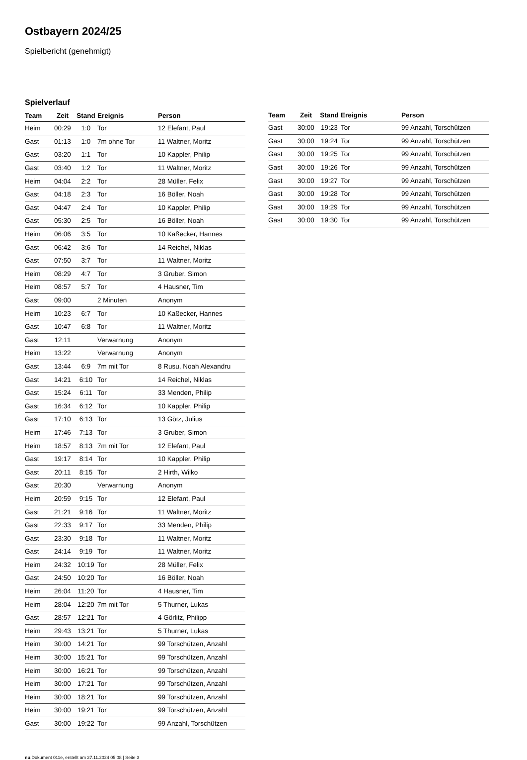Ostbayern 2024/25
Spielbericht (genehmigt)
Spielverlauf
| Team | Zeit | Stand | Ereignis | Person |
| --- | --- | --- | --- | --- |
| Heim | 00:29 | 1:0 | Tor | 12 Elefant, Paul |
| Gast | 01:13 | 1:0 | 7m ohne Tor | 11 Waltner, Moritz |
| Gast | 03:20 | 1:1 | Tor | 10 Kappler, Philip |
| Gast | 03:40 | 1:2 | Tor | 11 Waltner, Moritz |
| Heim | 04:04 | 2:2 | Tor | 28 Müller, Felix |
| Gast | 04:18 | 2:3 | Tor | 16 Böller, Noah |
| Gast | 04:47 | 2:4 | Tor | 10 Kappler, Philip |
| Gast | 05:30 | 2:5 | Tor | 16 Böller, Noah |
| Heim | 06:06 | 3:5 | Tor | 10 Kaßecker, Hannes |
| Gast | 06:42 | 3:6 | Tor | 14 Reichel, Niklas |
| Gast | 07:50 | 3:7 | Tor | 11 Waltner, Moritz |
| Heim | 08:29 | 4:7 | Tor | 3 Gruber, Simon |
| Heim | 08:57 | 5:7 | Tor | 4 Hausner, Tim |
| Gast | 09:00 | | 2 Minuten | Anonym |
| Heim | 10:23 | 6:7 | Tor | 10 Kaßecker, Hannes |
| Gast | 10:47 | 6:8 | Tor | 11 Waltner, Moritz |
| Gast | 12:11 | | Verwarnung | Anonym |
| Heim | 13:22 | | Verwarnung | Anonym |
| Gast | 13:44 | 6:9 | 7m mit Tor | 8 Rusu, Noah Alexandru |
| Gast | 14:21 | 6:10 | Tor | 14 Reichel, Niklas |
| Gast | 15:24 | 6:11 | Tor | 33 Menden, Philip |
| Gast | 16:34 | 6:12 | Tor | 10 Kappler, Philip |
| Gast | 17:10 | 6:13 | Tor | 13 Götz, Julius |
| Heim | 17:46 | 7:13 | Tor | 3 Gruber, Simon |
| Heim | 18:57 | 8:13 | 7m mit Tor | 12 Elefant, Paul |
| Gast | 19:17 | 8:14 | Tor | 10 Kappler, Philip |
| Gast | 20:11 | 8:15 | Tor | 2 Hirth, Wilko |
| Gast | 20:30 | | Verwarnung | Anonym |
| Heim | 20:59 | 9:15 | Tor | 12 Elefant, Paul |
| Gast | 21:21 | 9:16 | Tor | 11 Waltner, Moritz |
| Gast | 22:33 | 9:17 | Tor | 33 Menden, Philip |
| Gast | 23:30 | 9:18 | Tor | 11 Waltner, Moritz |
| Gast | 24:14 | 9:19 | Tor | 11 Waltner, Moritz |
| Heim | 24:32 | 10:19 | Tor | 28 Müller, Felix |
| Gast | 24:50 | 10:20 | Tor | 16 Böller, Noah |
| Heim | 26:04 | 11:20 | Tor | 4 Hausner, Tim |
| Heim | 28:04 | 12:20 | 7m mit Tor | 5 Thurner, Lukas |
| Gast | 28:57 | 12:21 | Tor | 4 Görlitz, Philipp |
| Heim | 29:43 | 13:21 | Tor | 5 Thurner, Lukas |
| Heim | 30:00 | 14:21 | Tor | 99 Torschützen, Anzahl |
| Heim | 30:00 | 15:21 | Tor | 99 Torschützen, Anzahl |
| Heim | 30:00 | 16:21 | Tor | 99 Torschützen, Anzahl |
| Heim | 30:00 | 17:21 | Tor | 99 Torschützen, Anzahl |
| Heim | 30:00 | 18:21 | Tor | 99 Torschützen, Anzahl |
| Heim | 30:00 | 19:21 | Tor | 99 Torschützen, Anzahl |
| Gast | 30:00 | 19:22 | Tor | 99 Anzahl, Torschützen |
| Team | Zeit | Stand | Ereignis | Person |
| --- | --- | --- | --- | --- |
| Gast | 30:00 | 19:23 | Tor | 99 Anzahl, Torschützen |
| Gast | 30:00 | 19:24 | Tor | 99 Anzahl, Torschützen |
| Gast | 30:00 | 19:25 | Tor | 99 Anzahl, Torschützen |
| Gast | 30:00 | 19:26 | Tor | 99 Anzahl, Torschützen |
| Gast | 30:00 | 19:27 | Tor | 99 Anzahl, Torschützen |
| Gast | 30:00 | 19:28 | Tor | 99 Anzahl, Torschützen |
| Gast | 30:00 | 19:29 | Tor | 99 Anzahl, Torschützen |
| Gast | 30:00 | 19:30 | Tor | 99 Anzahl, Torschützen |
nu.Dokument 011e, erstellt am 27.11.2024 05:08 | Seite 3